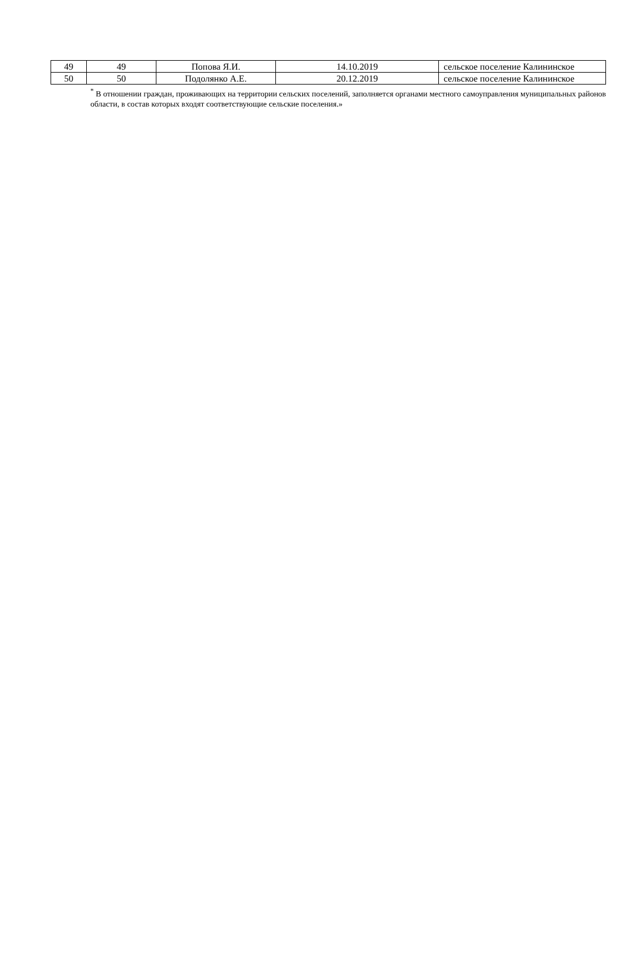| 49 | 49 | Попова Я.И. | 14.10.2019 | сельское поселение Калининское |
| 50 | 50 | Подолянко А.Е. | 20.12.2019 | сельское поселение Калининское |
<sup>*</sup> В отношении граждан, проживающих на территории сельских поселений, заполняется органами местного самоуправления муниципальных районов области, в состав которых входят соответствующие сельские поселения.»